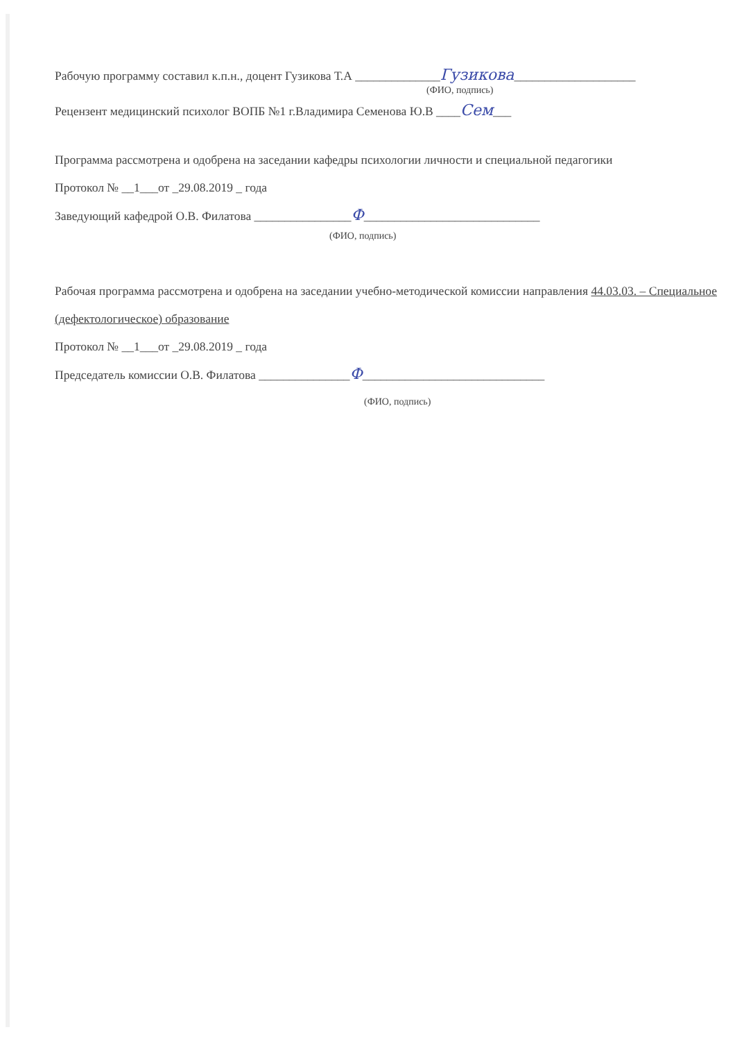Рабочую программу составил к.п.н., доцент Гузикова Т.А ______________Гузикова____________________
(ФИО, подпись)
Рецензент медицинский психолог ВОПБ №1 г.Владимира Семенова Ю.В ____Сем___
Программа рассмотрена и одобрена на заседании кафедры психологии личности и специальной педагогики
Протокол № __1___от _29.08.2019 _ года
Заведующий кафедрой О.В. Филатова ________________Ф_____________________________
(ФИО, подпись)
Рабочая программа рассмотрена и одобрена на заседании учебно-методической комиссии направления 44.03.03. – Специальное (дефектологическое) образование
Протокол № __1___от _29.08.2019 _ года
Председатель комиссии О.В. Филатова _______________Ф______________________________
(ФИО, подпись)